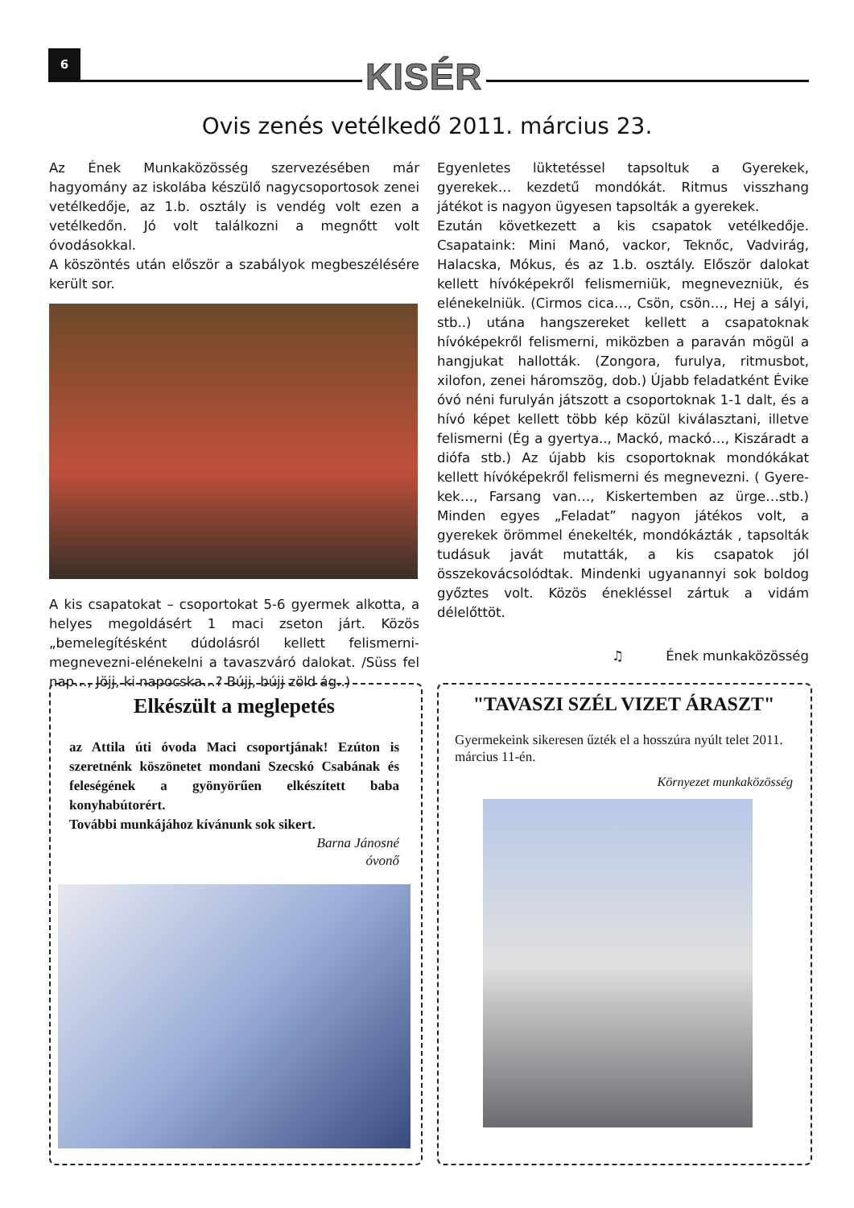6 KISÉR
Ovis zenés vetélkedő 2011. március 23.
Az Ének Munkaközösség szervezésében már hagyomány az iskolába készülő nagycsoportosok zenei vetélkedője, az 1.b. osztály is vendég volt ezen a vetélkedőn. Jó volt találkozni a megnőtt volt óvodásokkal.
A köszöntés után először a szabályok megbeszélésére került sor.
A kis csapatokat – csoportokat 5-6 gyermek alkotta, a helyes megoldásért 1 maci zseton járt. Közös „bemelegítésként dúdolásról kellett felismerni- megnevezni-elénekelni a tavaszváró dalokat. /Süss fel nap…, Jöjj, ki napocska…? Bújj, bújj zöld ág..)
Egyenletes lüktetéssel tapsoltuk a Gyerekek, gyerekek… kezdetű mondókát. Ritmus visszhang játékot is nagyon ügyesen tapsolták a gyerekek.
Ezután következett a kis csapatok vetélkedője. Csapataink: Mini Manó, vackor, Teknőc, Vadvirág, Halacska, Mókus, és az 1.b. osztály. Először dalokat kellett hívóképekről felismerniük, megnevezniük, és elénekelniük. (Cirmos cica…, Csön, csön…, Hej a sályi, stb..) utána hangszereket kellett a csapatoknak hívóképekről felismerni, miközben a paraván mögül a hangjukat hallották. (Zongora, furulya, ritmusbot, xilofon, zenei háromszög, dob.) Újabb feladatként Évike óvó néni furulyán játszott a csoportoknak 1-1 dalt, és a hívó képet kellett több kép közül kiválasztani, illetve felismerni (Ég a gyertya.., Mackó, mackó…, Kiszáradt a diófa stb.) Az újabb kis csoportoknak mondókákat kellett hívóképekről felismerni és megnevezni. ( Gyere-kek…, Farsang van…, Kiskertemben az ürge…stb.) Minden egyes „Feladat” nagyon játékos volt, a gyerekek örömmel énekelték, mondókázták , tapsolták tudásuk javát mutatták, a kis csapatok jól összekovácsolódtak. Mindenki ugyanannyi sok boldog győztes volt. Közös énekléssel zártuk a vidám délelőttöt.
♫ Ének munkaközösség
Elkészült a meglepetés
az Attila úti óvoda Maci csoportjának! Ezúton is szeretnénk köszönetet mondani Szecskó Csabának és feleségének a gyönyörűen elkészített baba konyhabútorért.
További munkájához kívánunk sok sikert.
Barna Jánosné
óvonő
"TAVASZI SZÉL VIZET ÁRASZT"
Gyermekeink sikeresen űzték el a hosszúra nyúlt telet 2011. március 11-én.
Környezet munkaközösség